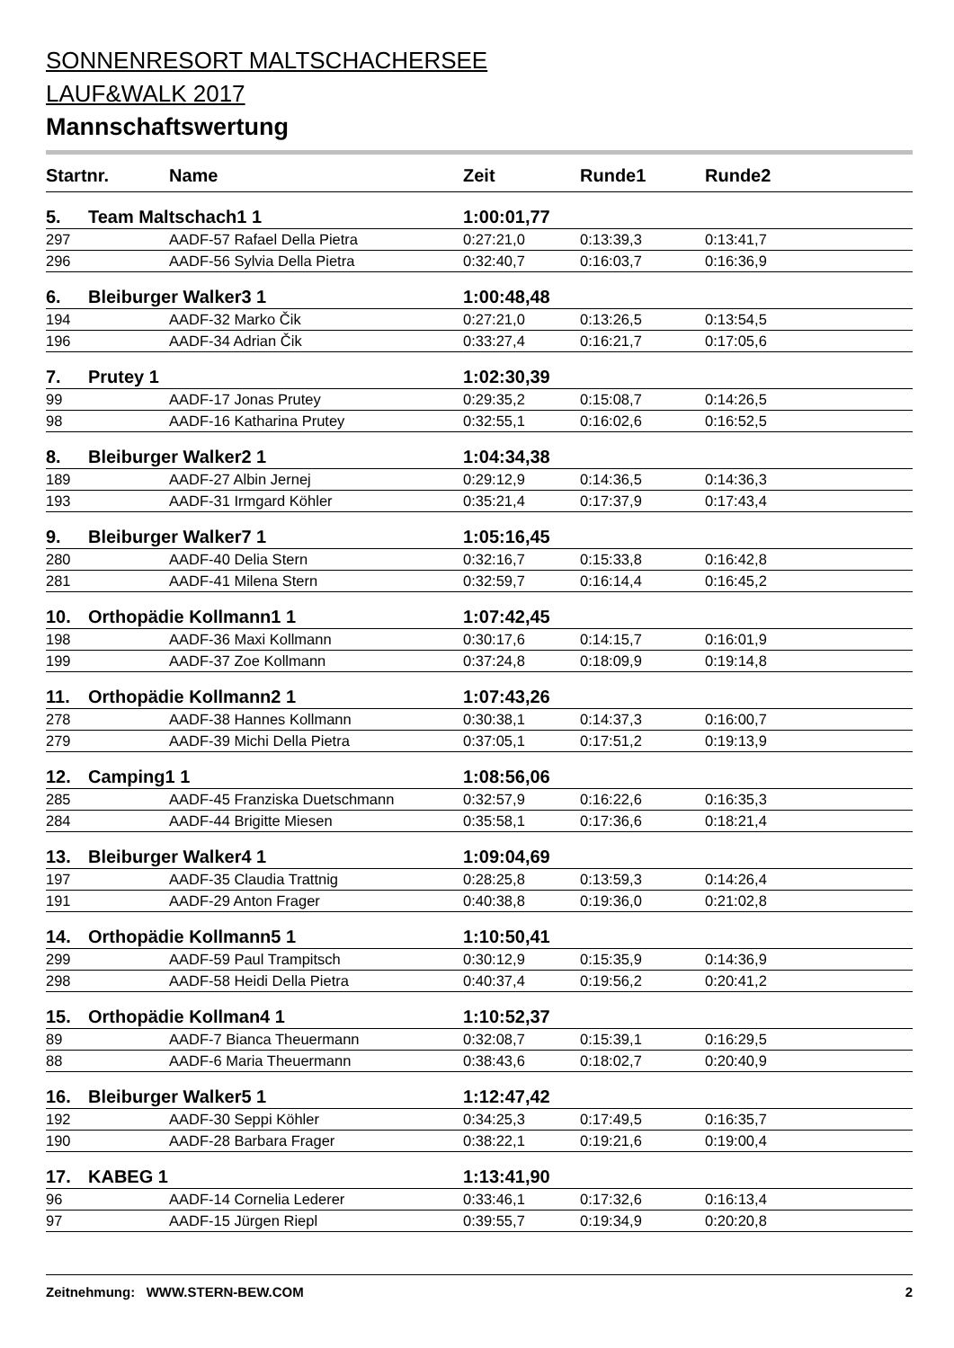SONNENRESORT MALTSCHACHERSEE
LAUF&WALK 2017
Mannschaftswertung
| Startnr. | | Name | Zeit | Runde1 | Runde2 |
| --- | --- | --- | --- | --- | --- |
| 5. | Team Maltschach1 1 | | 1:00:01,77 | | |
| 297 | | AADF-57 Rafael Della Pietra | 0:27:21,0 | 0:13:39,3 | 0:13:41,7 |
| 296 | | AADF-56 Sylvia Della Pietra | 0:32:40,7 | 0:16:03,7 | 0:16:36,9 |
| 6. | Bleiburger Walker3 1 | | 1:00:48,48 | | |
| 194 | | AADF-32 Marko Čik | 0:27:21,0 | 0:13:26,5 | 0:13:54,5 |
| 196 | | AADF-34 Adrian Čik | 0:33:27,4 | 0:16:21,7 | 0:17:05,6 |
| 7. | Prutey 1 | | 1:02:30,39 | | |
| 99 | | AADF-17 Jonas Prutey | 0:29:35,2 | 0:15:08,7 | 0:14:26,5 |
| 98 | | AADF-16 Katharina Prutey | 0:32:55,1 | 0:16:02,6 | 0:16:52,5 |
| 8. | Bleiburger Walker2 1 | | 1:04:34,38 | | |
| 189 | | AADF-27 Albin Jernej | 0:29:12,9 | 0:14:36,5 | 0:14:36,3 |
| 193 | | AADF-31 Irmgard Köhler | 0:35:21,4 | 0:17:37,9 | 0:17:43,4 |
| 9. | Bleiburger Walker7 1 | | 1:05:16,45 | | |
| 280 | | AADF-40 Delia Stern | 0:32:16,7 | 0:15:33,8 | 0:16:42,8 |
| 281 | | AADF-41 Milena Stern | 0:32:59,7 | 0:16:14,4 | 0:16:45,2 |
| 10. | Orthopädie Kollmann1 1 | | 1:07:42,45 | | |
| 198 | | AADF-36 Maxi Kollmann | 0:30:17,6 | 0:14:15,7 | 0:16:01,9 |
| 199 | | AADF-37 Zoe Kollmann | 0:37:24,8 | 0:18:09,9 | 0:19:14,8 |
| 11. | Orthopädie Kollmann2 1 | | 1:07:43,26 | | |
| 278 | | AADF-38 Hannes Kollmann | 0:30:38,1 | 0:14:37,3 | 0:16:00,7 |
| 279 | | AADF-39 Michi Della Pietra | 0:37:05,1 | 0:17:51,2 | 0:19:13,9 |
| 12. | Camping1 1 | | 1:08:56,06 | | |
| 285 | | AADF-45 Franziska Duetschmann | 0:32:57,9 | 0:16:22,6 | 0:16:35,3 |
| 284 | | AADF-44 Brigitte Miesen | 0:35:58,1 | 0:17:36,6 | 0:18:21,4 |
| 13. | Bleiburger Walker4 1 | | 1:09:04,69 | | |
| 197 | | AADF-35 Claudia Trattnig | 0:28:25,8 | 0:13:59,3 | 0:14:26,4 |
| 191 | | AADF-29 Anton Frager | 0:40:38,8 | 0:19:36,0 | 0:21:02,8 |
| 14. | Orthopädie Kollmann5 1 | | 1:10:50,41 | | |
| 299 | | AADF-59 Paul Trampitsch | 0:30:12,9 | 0:15:35,9 | 0:14:36,9 |
| 298 | | AADF-58 Heidi Della Pietra | 0:40:37,4 | 0:19:56,2 | 0:20:41,2 |
| 15. | Orthopädie Kollman4 1 | | 1:10:52,37 | | |
| 89 | | AADF-7 Bianca Theuermann | 0:32:08,7 | 0:15:39,1 | 0:16:29,5 |
| 88 | | AADF-6 Maria Theuermann | 0:38:43,6 | 0:18:02,7 | 0:20:40,9 |
| 16. | Bleiburger Walker5 1 | | 1:12:47,42 | | |
| 192 | | AADF-30 Seppi Köhler | 0:34:25,3 | 0:17:49,5 | 0:16:35,7 |
| 190 | | AADF-28 Barbara Frager | 0:38:22,1 | 0:19:21,6 | 0:19:00,4 |
| 17. | KABEG 1 | | 1:13:41,90 | | |
| 96 | | AADF-14 Cornelia Lederer | 0:33:46,1 | 0:17:32,6 | 0:16:13,4 |
| 97 | | AADF-15 Jürgen Riepl | 0:39:55,7 | 0:19:34,9 | 0:20:20,8 |
Zeitnehmung: WWW.STERN-BEW.COM 2